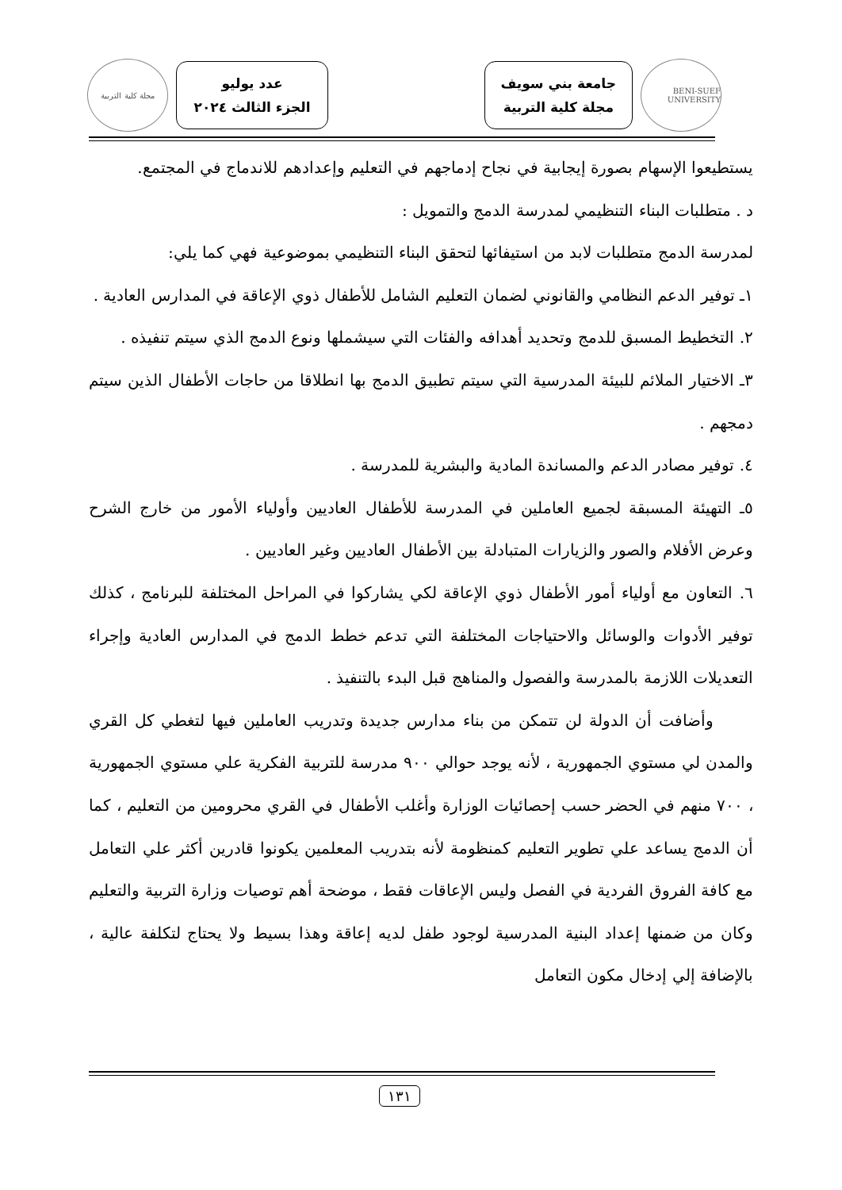BENI-SUEF UNIVERSITY
جامعة بني سويف
مجلة كلية التربية
عدد يوليو
الجزء الثالث ٢٠٢٤
مجلة كلية التربية
يستطيعوا الإسهام بصورة إيجابية في نجاح إدماجهم في التعليم وإعدادهم للاندماج في المجتمع.
د . متطلبات البناء التنظيمي لمدرسة الدمج والتمويل :
لمدرسة الدمج متطلبات لابد من استيفائها لتحقق البناء التنظيمي بموضوعية فهي كما يلي:
١ـ توفير الدعم النظامي والقانوني لضمان التعليم الشامل للأطفال ذوي الإعاقة في المدارس العادية .
٢. التخطيط المسبق للدمج وتحديد أهدافه والفئات التي سيشملها ونوع الدمج الذي سيتم تنفيذه .
٣ـ الاختيار الملائم للبيئة المدرسية التي سيتم تطبيق الدمج بها انطلاقا من حاجات الأطفال الذين سيتم دمجهم .
٤. توفير مصادر الدعم والمساندة المادية والبشرية للمدرسة .
٥ـ التهيئة المسبقة لجميع العاملين في المدرسة للأطفال العاديين وأولياء الأمور من خارج الشرح وعرض الأفلام والصور والزيارات المتبادلة بين الأطفال العاديين وغير العاديين .
٦. التعاون مع أولياء أمور الأطفال ذوي الإعاقة لكي يشاركوا في المراحل المختلفة للبرنامج ، كذلك توفير الأدوات والوسائل والاحتياجات المختلفة التي تدعم خطط الدمج في المدارس العادية وإجراء التعديلات اللازمة بالمدرسة والفصول والمناهج قبل البدء بالتنفيذ .
وأضافت أن الدولة لن تتمكن من بناء مدارس جديدة وتدريب العاملين فيها لتغطي كل القري والمدن لي مستوي الجمهورية ، لأنه يوجد حوالي ٩٠٠ مدرسة للتربية الفكرية علي مستوي الجمهورية ، ٧٠٠ منهم في الحضر حسب إحصائيات الوزارة وأغلب الأطفال في القري محرومين من التعليم ، كما أن الدمج يساعد علي تطوير التعليم كمنظومة لأنه بتدريب المعلمين يكونوا قادرين أكثر علي التعامل مع كافة الفروق الفردية في الفصل وليس الإعاقات فقط ، موضحة أهم توصيات وزارة التربية والتعليم وكان من ضمنها إعداد البنية المدرسية لوجود طفل لديه إعاقة وهذا بسيط ولا يحتاج لتكلفة عالية ، بالإضافة إلي إدخال مكون التعامل
١٣١